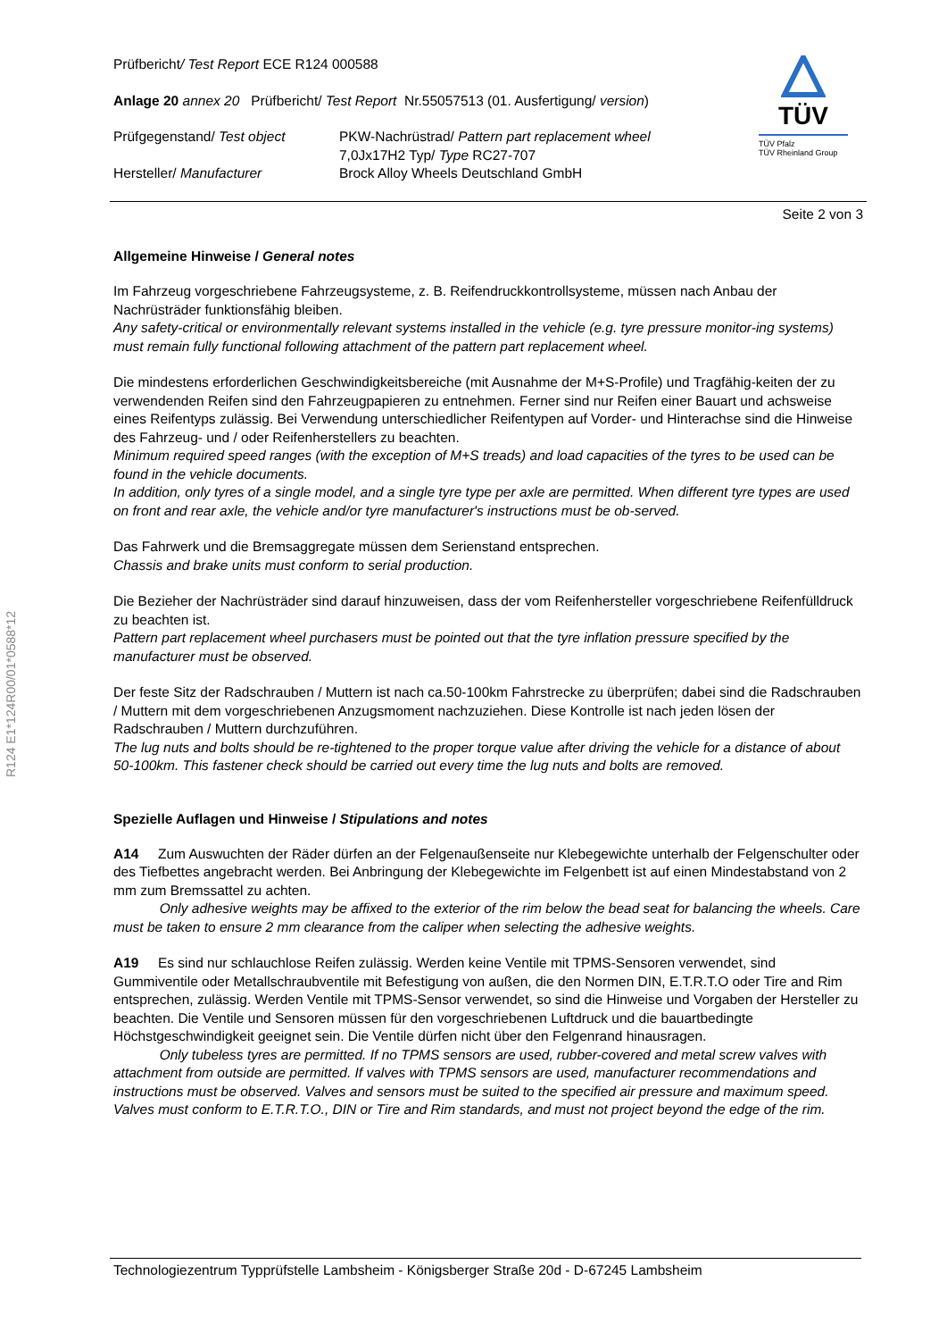R124 E1*124R00/01*0588*12
TÜV
TÜV Pfalz
TÜV Rheinland Group
Prüfbericht/ Test Report ECE R124 000588
Anlage 20 annex 20 Prüfbericht/ Test Report Nr.55057513 (01. Ausfertigung/ version)
Prüfgegenstand/ Test object
Hersteller/ Manufacturer
PKW-Nachrüstrad/ Pattern part replacement wheel
7,0Jx17H2 Typ/ Type RC27-707
Brock Alloy Wheels Deutschland GmbH
Seite 2 von 3
Allgemeine Hinweise / General notes
Im Fahrzeug vorgeschriebene Fahrzeugsysteme, z. B. Reifendruckkontrollsysteme, müssen nach Anbau der Nachrüsträder funktionsfähig bleiben.
Any safety-critical or environmentally relevant systems installed in the vehicle (e.g. tyre pressure monitor-ing systems) must remain fully functional following attachment of the pattern part replacement wheel.
Die mindestens erforderlichen Geschwindigkeitsbereiche (mit Ausnahme der M+S-Profile) und Tragfähig-keiten der zu verwendenden Reifen sind den Fahrzeugpapieren zu entnehmen. Ferner sind nur Reifen einer Bauart und achsweise eines Reifentyps zulässig. Bei Verwendung unterschiedlicher Reifentypen auf Vorder- und Hinterachse sind die Hinweise des Fahrzeug- und / oder Reifenherstellers zu beachten.
Minimum required speed ranges (with the exception of M+S treads) and load capacities of the tyres to be used can be found in the vehicle documents.
In addition, only tyres of a single model, and a single tyre type per axle are permitted. When different tyre types are used on front and rear axle, the vehicle and/or tyre manufacturer's instructions must be ob-served.
Das Fahrwerk und die Bremsaggregate müssen dem Serienstand entsprechen.
Chassis and brake units must conform to serial production.
Die Bezieher der Nachrüsträder sind darauf hinzuweisen, dass der vom Reifenhersteller vorgeschriebene Reifenfülldruck zu beachten ist.
Pattern part replacement wheel purchasers must be pointed out that the tyre inflation pressure specified by the manufacturer must be observed.
Der feste Sitz der Radschrauben / Muttern ist nach ca.50-100km Fahrstrecke zu überprüfen; dabei sind die Radschrauben / Muttern mit dem vorgeschriebenen Anzugsmoment nachzuziehen. Diese Kontrolle ist nach jeden lösen der Radschrauben / Muttern durchzuführen.
The lug nuts and bolts should be re-tightened to the proper torque value after driving the vehicle for a distance of about 50-100km. This fastener check should be carried out every time the lug nuts and bolts are removed.
Spezielle Auflagen und Hinweise / Stipulations and notes
A14 Zum Auswuchten der Räder dürfen an der Felgenaußenseite nur Klebegewichte unterhalb der Felgenschulter oder des Tiefbettes angebracht werden. Bei Anbringung der Klebegewichte im Felgenbett ist auf einen Mindestabstand von 2 mm zum Bremssattel zu achten.
Only adhesive weights may be affixed to the exterior of the rim below the bead seat for balancing the wheels. Care must be taken to ensure 2 mm clearance from the caliper when selecting the adhesive weights.
A19 Es sind nur schlauchlose Reifen zulässig. Werden keine Ventile mit TPMS-Sensoren verwendet, sind Gummiventile oder Metallschraubventile mit Befestigung von außen, die den Normen DIN, E.T.R.T.O oder Tire and Rim entsprechen, zulässig. Werden Ventile mit TPMS-Sensor verwendet, so sind die Hinweise und Vorgaben der Hersteller zu beachten. Die Ventile und Sensoren müssen für den vorgeschriebenen Luftdruck und die bauartbedingte Höchstgeschwindigkeit geeignet sein. Die Ventile dürfen nicht über den Felgenrand hinausragen.
Only tubeless tyres are permitted. If no TPMS sensors are used, rubber-covered and metal screw valves with attachment from outside are permitted. If valves with TPMS sensors are used, manufacturer recommendations and instructions must be observed. Valves and sensors must be suited to the specified air pressure and maximum speed. Valves must conform to E.T.R.T.O., DIN or Tire and Rim standards, and must not project beyond the edge of the rim.
Technologiezentrum Typprüfstelle Lambsheim - Königsberger Straße 20d - D-67245 Lambsheim